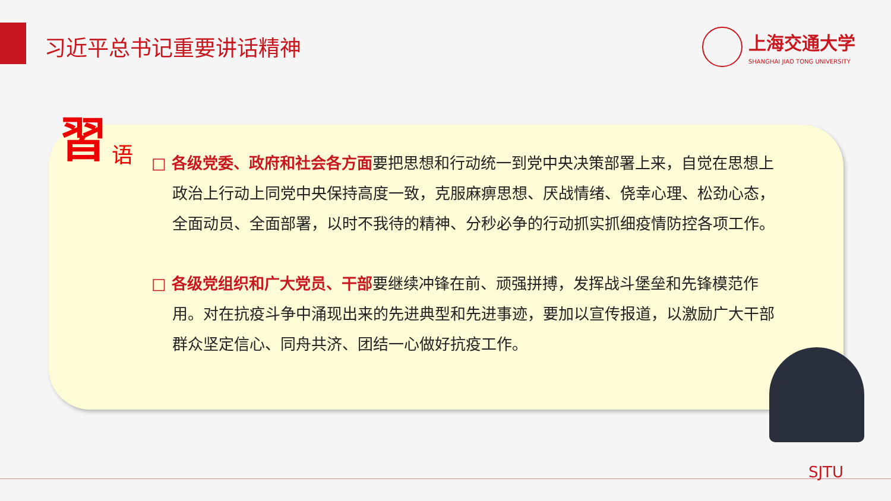习近平总书记重要讲话精神
上海交通大学
SHANGHAI JIAO TONG UNIVERSITY
習 语
□ 各级党委、政府和社会各方面要把思想和行动统一到党中央决策部署上来，自觉在思想上政治上行动上同党中央保持高度一致，克服麻痹思想、厌战情绪、侥幸心理、松劲心态，全面动员、全面部署，以时不我待的精神、分秒必争的行动抓实抓细疫情防控各项工作。
□ 各级党组织和广大党员、干部要继续冲锋在前、顽强拼搏，发挥战斗堡垒和先锋模范作用。对在抗疫斗争中涌现出来的先进典型和先进事迹，要加以宣传报道，以激励广大干部群众坚定信心、同舟共济、团结一心做好抗疫工作。
SJTU